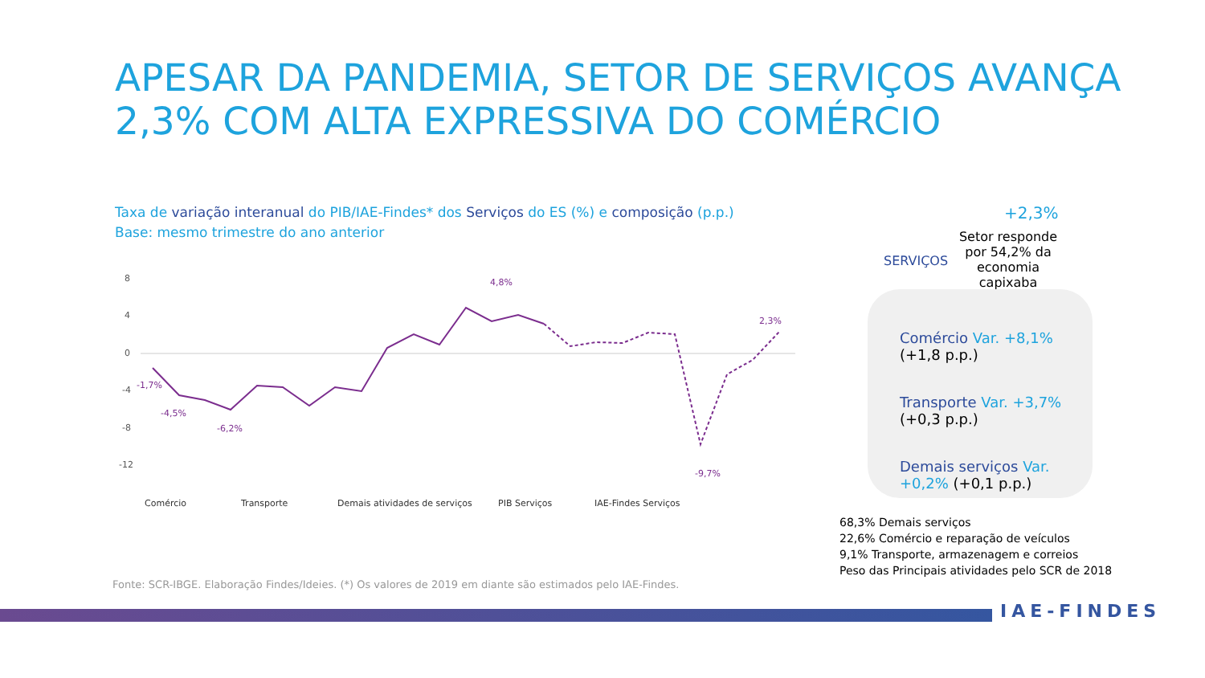APESAR DA PANDEMIA, SETOR DE SERVIÇOS AVANÇA
2,3% COM ALTA EXPRESSIVA DO COMÉRCIO
Taxa de variação interanual do PIB/IAE-Findes* dos Serviços do ES (%) e composição (p.p.)
Base: mesmo trimestre do ano anterior
8
4
0
-4
-8
-12
-1,7%
-4,5%
-6,2%
4,8%
-9,7%
2,3%
Comércio
Transporte
Demais atividades de serviços
PIB Serviços
IAE-Findes Serviços
Fonte: SCR-IBGE. Elaboração Findes/Ideies. (*) Os valores de 2019 em diante são estimados pelo IAE-Findes.
SERVIÇOS
+2,3%
Setor responde por 54,2% da economia capixaba
Comércio Var. +8,1% (+1,8 p.p.)
Transporte Var. +3,7% (+0,3 p.p.)
Demais serviços Var. +0,2% (+0,1 p.p.)
68,3% Demais serviços
22,6% Comércio e reparação de veículos
9,1% Transporte, armazenagem e correios
Peso das Principais atividades pelo SCR de 2018
IAE-FINDES